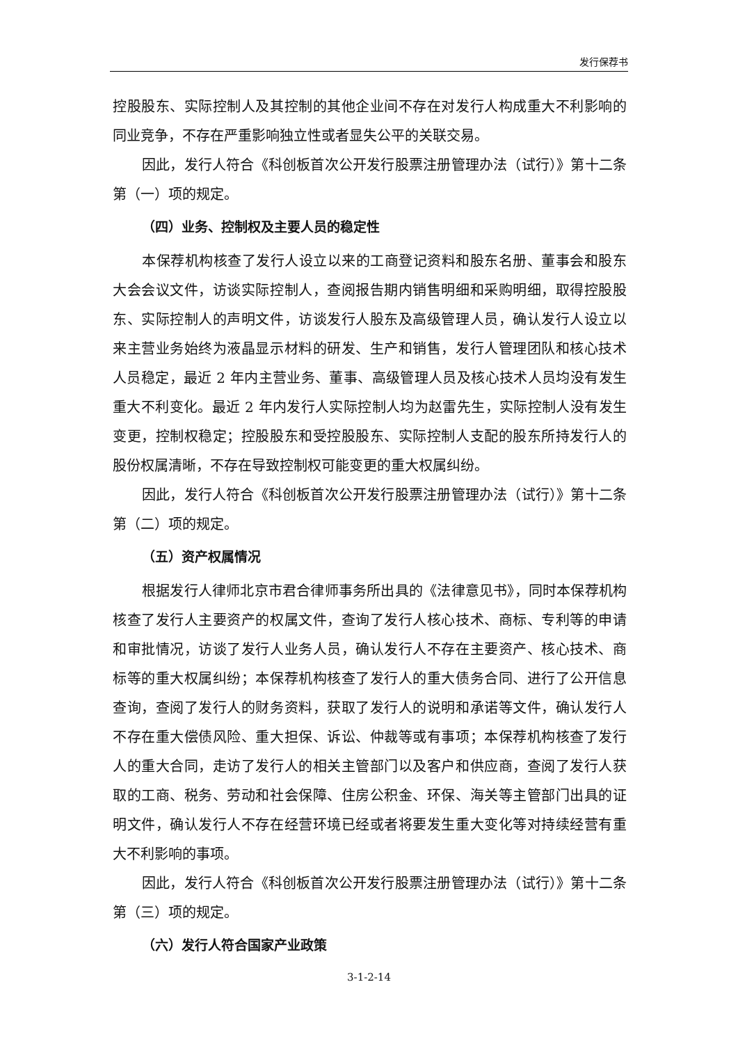发行保荐书
控股股东、实际控制人及其控制的其他企业间不存在对发行人构成重大不利影响的同业竞争，不存在严重影响独立性或者显失公平的关联交易。
因此，发行人符合《科创板首次公开发行股票注册管理办法（试行）》第十二条第（一）项的规定。
（四）业务、控制权及主要人员的稳定性
本保荐机构核查了发行人设立以来的工商登记资料和股东名册、董事会和股东大会会议文件，访谈实际控制人，查阅报告期内销售明细和采购明细，取得控股股东、实际控制人的声明文件，访谈发行人股东及高级管理人员，确认发行人设立以来主营业务始终为液晶显示材料的研发、生产和销售，发行人管理团队和核心技术人员稳定，最近 2 年内主营业务、董事、高级管理人员及核心技术人员均没有发生重大不利变化。最近 2 年内发行人实际控制人均为赵雷先生，实际控制人没有发生变更，控制权稳定；控股股东和受控股股东、实际控制人支配的股东所持发行人的股份权属清晰，不存在导致控制权可能变更的重大权属纠纷。
因此，发行人符合《科创板首次公开发行股票注册管理办法（试行）》第十二条第（二）项的规定。
（五）资产权属情况
根据发行人律师北京市君合律师事务所出具的《法律意见书》，同时本保荐机构核查了发行人主要资产的权属文件，查询了发行人核心技术、商标、专利等的申请和审批情况，访谈了发行人业务人员，确认发行人不存在主要资产、核心技术、商标等的重大权属纠纷；本保荐机构核查了发行人的重大债务合同、进行了公开信息查询，查阅了发行人的财务资料，获取了发行人的说明和承诺等文件，确认发行人不存在重大偿债风险、重大担保、诉讼、仲裁等或有事项；本保荐机构核查了发行人的重大合同，走访了发行人的相关主管部门以及客户和供应商，查阅了发行人获取的工商、税务、劳动和社会保障、住房公积金、环保、海关等主管部门出具的证明文件，确认发行人不存在经营环境已经或者将要发生重大变化等对持续经营有重大不利影响的事项。
因此，发行人符合《科创板首次公开发行股票注册管理办法（试行）》第十二条第（三）项的规定。
（六）发行人符合国家产业政策
3-1-2-14